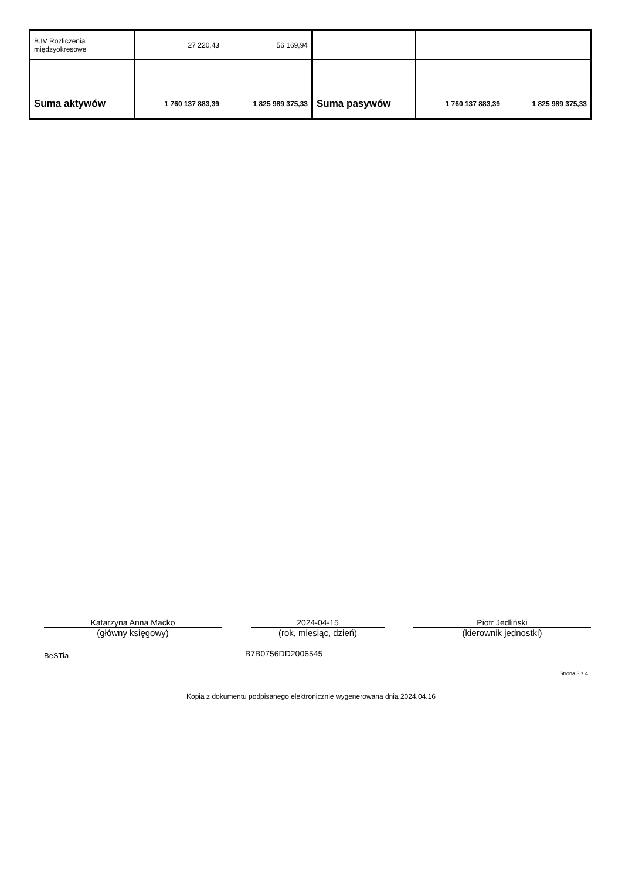| B.IV Rozliczenia międzyokresowe | 27 220,43 | 56 169,94 | | | |
| Suma aktywów | 1 760 137 883,39 | 1 825 989 375,33 | Suma pasywów | 1 760 137 883,39 | 1 825 989 375,33 |
Katarzyna Anna Macko
(główny księgowy)
2024-04-15
(rok, miesiąc, dzień)
Piotr Jedliński
(kierownik jednostki)
BeSTia B7B0756DD2006545
Strona 3 z 4
Kopia z dokumentu podpisanego elektronicznie wygenerowana dnia 2024.04.16